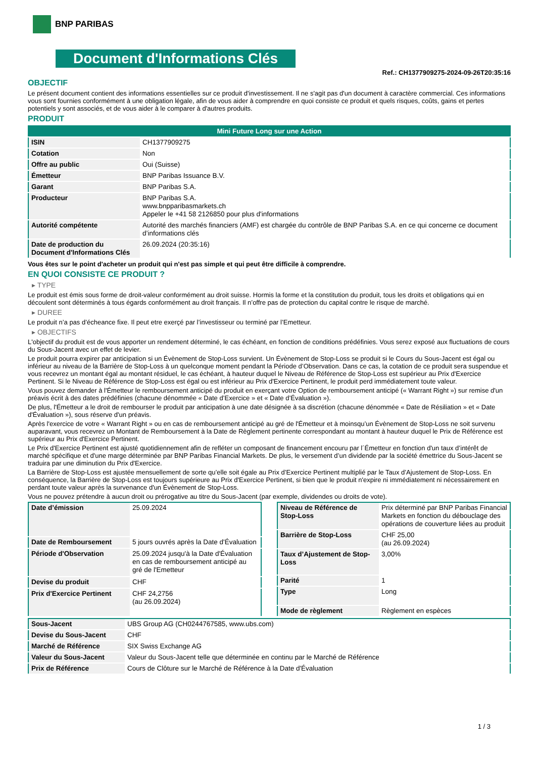BNP PARIBAS
Document d'Informations Clés
Ref.: CH1377909275-2024-09-26T20:35:16
OBJECTIF
Le présent document contient des informations essentielles sur ce produit d'investissement. Il ne s'agit pas d'un document à caractère commercial. Ces informations vous sont fournies conformément à une obligation légale, afin de vous aider à comprendre en quoi consiste ce produit et quels risques, coûts, gains et pertes potentiels y sont associés, et de vous aider à le comparer à d'autres produits.
PRODUIT
| Mini Future Long sur une Action | |
| --- | --- |
| ISIN | CH1377909275 |
| Cotation | Non |
| Offre au public | Oui (Suisse) |
| Émetteur | BNP Paribas Issuance B.V. |
| Garant | BNP Paribas S.A. |
| Producteur | BNP Paribas S.A. www.bnpparibasmarkets.ch Appeler le +41 58 2126850 pour plus d'informations |
| Autorité compétente | Autorité des marchés financiers (AMF) est chargée du contrôle de BNP Paribas S.A. en ce qui concerne ce document d’informations clés |
| Date de production du Document d'Informations Clés | 26.09.2024 (20:35:16) |
Vous êtes sur le point d'acheter un produit qui n'est pas simple et qui peut être difficile à comprendre.
EN QUOI CONSISTE CE PRODUIT ?
▸ TYPE
Le produit est émis sous forme de droit-valeur conformément au droit suisse. Hormis la forme et la constitution du produit, tous les droits et obligations qui en découlent sont déterminés à tous égards conformément au droit français. Il n’offre pas de protection du capital contre le risque de marché.
▸ DUREE
Le produit n’a pas d’écheance fixe. Il peut etre exerçé par l’investisseur ou terminé par l’Emetteur.
▸ OBJECTIFS
L'objectif du produit est de vous apporter un rendement déterminé, le cas échéant, en fonction de conditions prédéfinies. Vous serez exposé aux fluctuations de cours du Sous-Jacent avec un effet de levier.
Le produit pourra expirer par anticipation si un Évènement de Stop-Loss survient. Un Évènement de Stop-Loss se produit si le Cours du Sous-Jacent est égal ou inférieur au niveau de la Barrière de Stop-Loss à un quelconque moment pendant la Période d’Observation. Dans ce cas, la cotation de ce produit sera suspendue et vous recevrez un montant égal au montant résiduel, le cas échéant, à hauteur duquel le Niveau de Référence de Stop-Loss est supérieur au Prix d'Exercice Pertinent. Si le Niveau de Référence de Stop-Loss est égal ou est inférieur au Prix d'Exercice Pertinent, le produit perd immédiatement toute valeur.
Vous pouvez demander à l'Émetteur le remboursement anticipé du produit en exerçant votre Option de remboursement anticipé (« Warrant Right ») sur remise d'un préavis écrit à des dates prédéfinies (chacune dénommée « Date d’Exercice » et « Date d’Évaluation »).
De plus, l'Émetteur a le droit de rembourser le produit par anticipation à une date désignée à sa discrétion (chacune dénommée « Date de Résiliation » et « Date d'Évaluation »), sous réserve d'un préavis.
Après l'exercice de votre « Warrant Right » ou en cas de remboursement anticipé au gré de l'Émetteur et à moinsqu’un Évènement de Stop-Loss ne soit survenu auparavant, vous recevrez un Montant de Remboursement à la Date de Règlement pertinente correspondant au montant à hauteur duquel le Prix de Référence est supérieur au Prix d'Exercice Pertinent.
Le Prix d'Exercice Pertinent est ajusté quotidiennement afin de refléter un composant de financement encouru par l´Émetteur en fonction d'un taux d’intérêt de marché spécifique et d'une marge déterminée par BNP Paribas Financial Markets. De plus, le versement d’un dividende par la société émettrice du Sous-Jacent se traduira par une diminution du Prix d'Exercice.
La Barrière de Stop-Loss est ajustée mensuellement de sorte qu’elle soit égale au Prix d’Exercice Pertinent multiplié par le Taux d’Ajustement de Stop-Loss. En conséquence, la Barrière de Stop-Loss est toujours supérieure au Prix d'Exercice Pertinent, si bien que le produit n'expire ni immédiatement ni nécessairement en perdant toute valeur après la survenance d'un Évènement de Stop-Loss.
Vous ne pouvez prétendre à aucun droit ou prérogative au titre du Sous-Jacent (par exemple, dividendes ou droits de vote).
| Date d’émission | 25.09.2024 |
| Date de Remboursement | 5 jours ouvrés après la Date d'Évaluation |
| Période d'Observation | 25.09.2024 jusqu'à la Date d'Évaluation en cas de remboursement anticipé au gré de l'Emetteur |
| Devise du produit | CHF |
| Prix d'Exercice Pertinent | CHF 24,2756 (au 26.09.2024) |
| Niveau de Référence de Stop-Loss | Prix déterminé par BNP Paribas Financial Markets en fonction du débouclage des opérations de couverture liées au produit |
| Barrière de Stop-Loss | CHF 25,00 (au 26.09.2024) |
| Taux d’Ajustement de Stop-Loss | 3,00% |
| Parité | 1 |
| Type | Long |
| Mode de règlement | Règlement en espèces |
| Sous-Jacent | UBS Group AG (CH0244767585, www.ubs.com) |
| Devise du Sous-Jacent | CHF |
| Marché de Référence | SIX Swiss Exchange AG |
| Valeur du Sous-Jacent | Valeur du Sous-Jacent telle que déterminée en continu par le Marché de Référence |
| Prix de Référence | Cours de Clôture sur le Marché de Référence à la Date d'Évaluation |
1 / 3